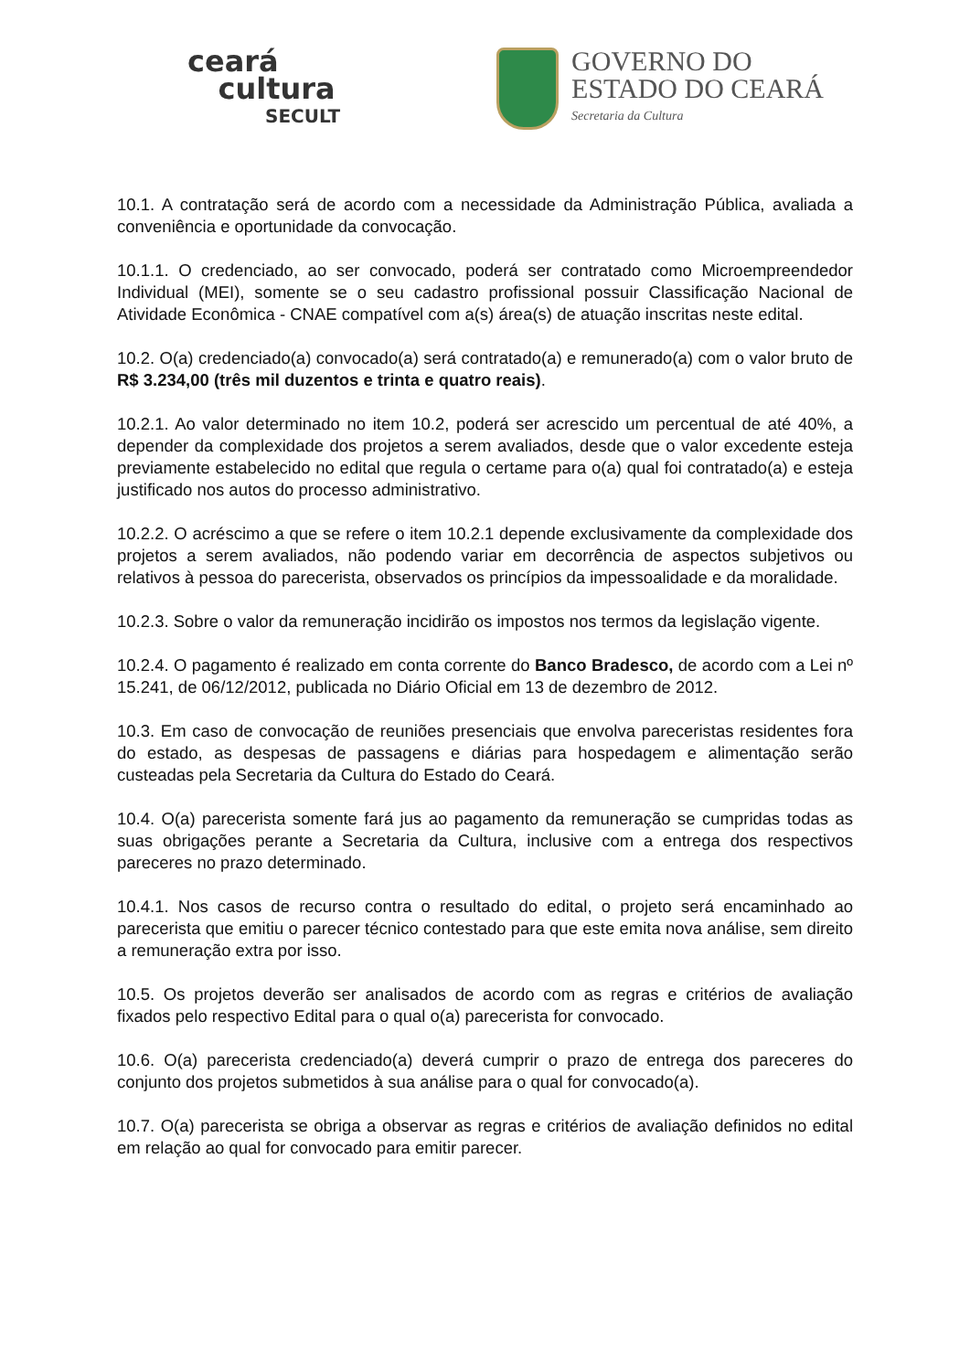ceará
cultura
SECULT
GOVERNO DO
ESTADO DO CEARÁ
Secretaria da Cultura
10.1. A contratação será de acordo com a necessidade da Administração Pública, avaliada a conveniência e oportunidade da convocação.
10.1.1. O credenciado, ao ser convocado, poderá ser contratado como Microempreendedor Individual (MEI), somente se o seu cadastro profissional possuir Classificação Nacional de Atividade Econômica - CNAE compatível com a(s) área(s) de atuação inscritas neste edital.
10.2. O(a) credenciado(a) convocado(a) será contratado(a) e remunerado(a) com o valor bruto de R$ 3.234,00 (três mil duzentos e trinta e quatro reais).
10.2.1. Ao valor determinado no item 10.2, poderá ser acrescido um percentual de até 40%, a depender da complexidade dos projetos a serem avaliados, desde que o valor excedente esteja previamente estabelecido no edital que regula o certame para o(a) qual foi contratado(a) e esteja justificado nos autos do processo administrativo.
10.2.2. O acréscimo a que se refere o item 10.2.1 depende exclusivamente da complexidade dos projetos a serem avaliados, não podendo variar em decorrência de aspectos subjetivos ou relativos à pessoa do parecerista, observados os princípios da impessoalidade e da moralidade.
10.2.3. Sobre o valor da remuneração incidirão os impostos nos termos da legislação vigente.
10.2.4. O pagamento é realizado em conta corrente do Banco Bradesco, de acordo com a Lei nº 15.241, de 06/12/2012, publicada no Diário Oficial em 13 de dezembro de 2012.
10.3. Em caso de convocação de reuniões presenciais que envolva pareceristas residentes fora do estado, as despesas de passagens e diárias para hospedagem e alimentação serão custeadas pela Secretaria da Cultura do Estado do Ceará.
10.4. O(a) parecerista somente fará jus ao pagamento da remuneração se cumpridas todas as suas obrigações perante a Secretaria da Cultura, inclusive com a entrega dos respectivos pareceres no prazo determinado.
10.4.1. Nos casos de recurso contra o resultado do edital, o projeto será encaminhado ao parecerista que emitiu o parecer técnico contestado para que este emita nova análise, sem direito a remuneração extra por isso.
10.5. Os projetos deverão ser analisados de acordo com as regras e critérios de avaliação fixados pelo respectivo Edital para o qual o(a) parecerista for convocado.
10.6. O(a) parecerista credenciado(a) deverá cumprir o prazo de entrega dos pareceres do conjunto dos projetos submetidos à sua análise para o qual for convocado(a).
10.7. O(a) parecerista se obriga a observar as regras e critérios de avaliação definidos no edital em relação ao qual for convocado para emitir parecer.